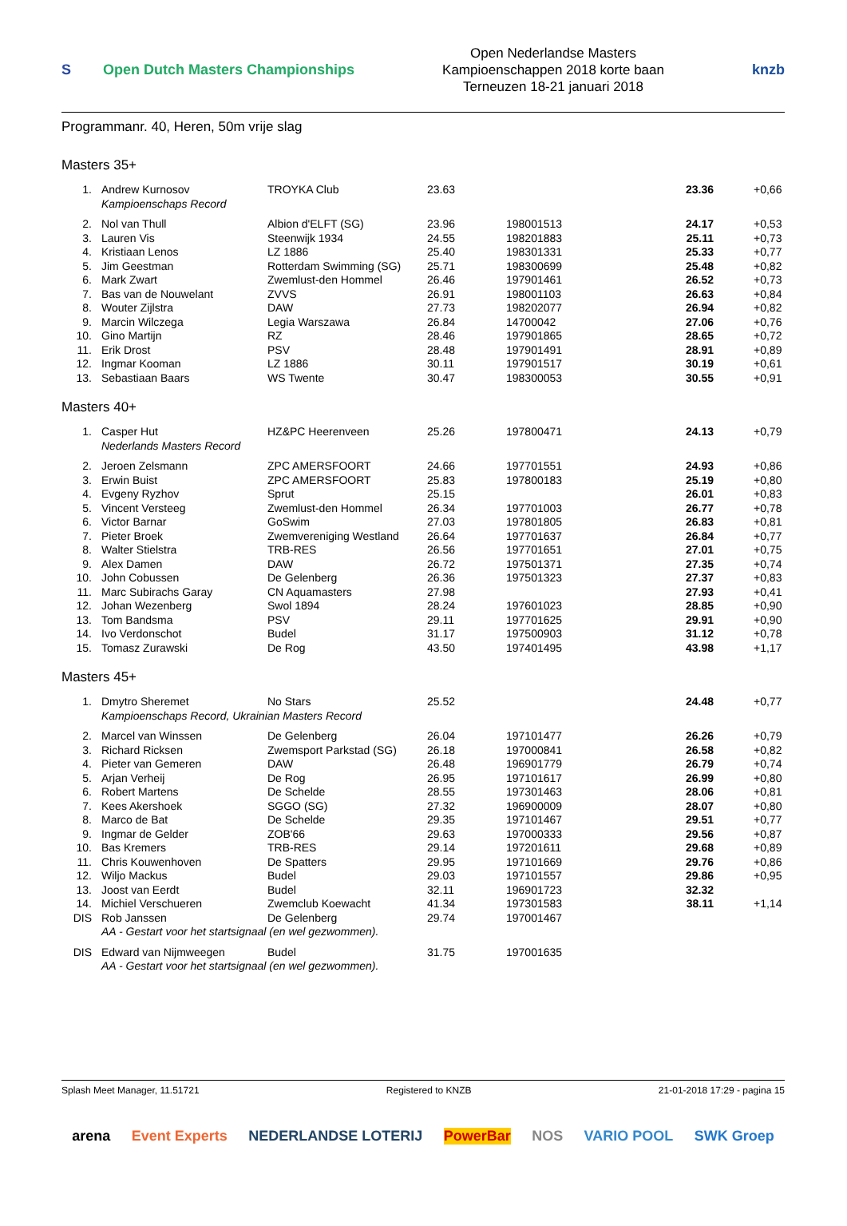S
Open Dutch Masters Championships
Open Nederlandse Masters
Kampioenschappen 2018 korte baan
Terneuzen 18-21 januari 2018
knzb
Programmanr. 40, Heren, 50m vrije slag
Masters 35+
| 1. | Andrew Kurnosov | TROYKA Club | 23.63 | | 23.36 | +0,66 |
| | Kampioenschaps Record | | | | | |
| 2. | Nol van Thull | Albion d'ELFT (SG) | 23.96 | 198001513 | 24.17 | +0,53 |
| 3. | Lauren Vis | Steenwijk 1934 | 24.55 | 198201883 | 25.11 | +0,73 |
| 4. | Kristiaan Lenos | LZ 1886 | 25.40 | 198301331 | 25.33 | +0,77 |
| 5. | Jim Geestman | Rotterdam Swimming (SG) | 25.71 | 198300699 | 25.48 | +0,82 |
| 6. | Mark Zwart | Zwemlust-den Hommel | 26.46 | 197901461 | 26.52 | +0,73 |
| 7. | Bas van de Nouwelant | ZVVS | 26.91 | 198001103 | 26.63 | +0,84 |
| 8. | Wouter Zijlstra | DAW | 27.73 | 198202077 | 26.94 | +0,82 |
| 9. | Marcin Wilczega | Legia Warszawa | 26.84 | 14700042 | 27.06 | +0,76 |
| 10. | Gino Martijn | RZ | 28.46 | 197901865 | 28.65 | +0,72 |
| 11. | Erik Drost | PSV | 28.48 | 197901491 | 28.91 | +0,89 |
| 12. | Ingmar Kooman | LZ 1886 | 30.11 | 197901517 | 30.19 | +0,61 |
| 13. | Sebastiaan Baars | WS Twente | 30.47 | 198300053 | 30.55 | +0,91 |
Masters 40+
| 1. | Casper Hut | HZ&PC Heerenveen | 25.26 | 197800471 | 24.13 | +0,79 |
| | Nederlands Masters Record | | | | | |
| 2. | Jeroen Zelsmann | ZPC AMERSFOORT | 24.66 | 197701551 | 24.93 | +0,86 |
| 3. | Erwin Buist | ZPC AMERSFOORT | 25.83 | 197800183 | 25.19 | +0,80 |
| 4. | Evgeny Ryzhov | Sprut | 25.15 | | 26.01 | +0,83 |
| 5. | Vincent Versteeg | Zwemlust-den Hommel | 26.34 | 197701003 | 26.77 | +0,78 |
| 6. | Victor Barnar | GoSwim | 27.03 | 197801805 | 26.83 | +0,81 |
| 7. | Pieter Broek | Zwemvereniging Westland | 26.64 | 197701637 | 26.84 | +0,77 |
| 8. | Walter Stielstra | TRB-RES | 26.56 | 197701651 | 27.01 | +0,75 |
| 9. | Alex Damen | DAW | 26.72 | 197501371 | 27.35 | +0,74 |
| 10. | John Cobussen | De Gelenberg | 26.36 | 197501323 | 27.37 | +0,83 |
| 11. | Marc Subirachs Garay | CN Aquamasters | 27.98 | | 27.93 | +0,41 |
| 12. | Johan Wezenberg | Swol 1894 | 28.24 | 197601023 | 28.85 | +0,90 |
| 13. | Tom Bandsma | PSV | 29.11 | 197701625 | 29.91 | +0,90 |
| 14. | Ivo Verdonschot | Budel | 31.17 | 197500903 | 31.12 | +0,78 |
| 15. | Tomasz Zurawski | De Rog | 43.50 | 197401495 | 43.98 | +1,17 |
Masters 45+
| 1. | Dmytro Sheremet | No Stars | 25.52 | | 24.48 | +0,77 |
| | Kampioenschaps Record, Ukrainian Masters Record | | | | | |
| 2. | Marcel van Winssen | De Gelenberg | 26.04 | 197101477 | 26.26 | +0,79 |
| 3. | Richard Ricksen | Zwemsport Parkstad (SG) | 26.18 | 197000841 | 26.58 | +0,82 |
| 4. | Pieter van Gemeren | DAW | 26.48 | 196901779 | 26.79 | +0,74 |
| 5. | Arjan Verheij | De Rog | 26.95 | 197101617 | 26.99 | +0,80 |
| 6. | Robert Martens | De Schelde | 28.55 | 197301463 | 28.06 | +0,81 |
| 7. | Kees Akershoek | SGGO (SG) | 27.32 | 196900009 | 28.07 | +0,80 |
| 8. | Marco de Bat | De Schelde | 29.35 | 197101467 | 29.51 | +0,77 |
| 9. | Ingmar de Gelder | ZOB'66 | 29.63 | 197000333 | 29.56 | +0,87 |
| 10. | Bas Kremers | TRB-RES | 29.14 | 197201611 | 29.68 | +0,89 |
| 11. | Chris Kouwenhoven | De Spatters | 29.95 | 197101669 | 29.76 | +0,86 |
| 12. | Wiljo Mackus | Budel | 29.03 | 197101557 | 29.86 | +0,95 |
| 13. | Joost van Eerdt | Budel | 32.11 | 196901723 | 32.32 | |
| 14. | Michiel Verschueren | Zwemclub Koewacht | 41.34 | 197301583 | 38.11 | +1,14 |
| DIS | Rob Janssen | De Gelenberg | 29.74 | 197001467 | | |
| | AA - Gestart voor het startsignaal (en wel gezwommen). | | | | | |
| DIS | Edward van Nijmweegen | Budel | 31.75 | 197001635 | | |
| | AA - Gestart voor het startsignaal (en wel gezwommen). | | | | | |
Splash Meet Manager, 11.51721 Registered to KNZB 21-01-2018 17:29 - pagina 15
arena Event Experts NEDERLANDSE LOTERIJ PowerBar NOS VARIO POOL SWK Groep